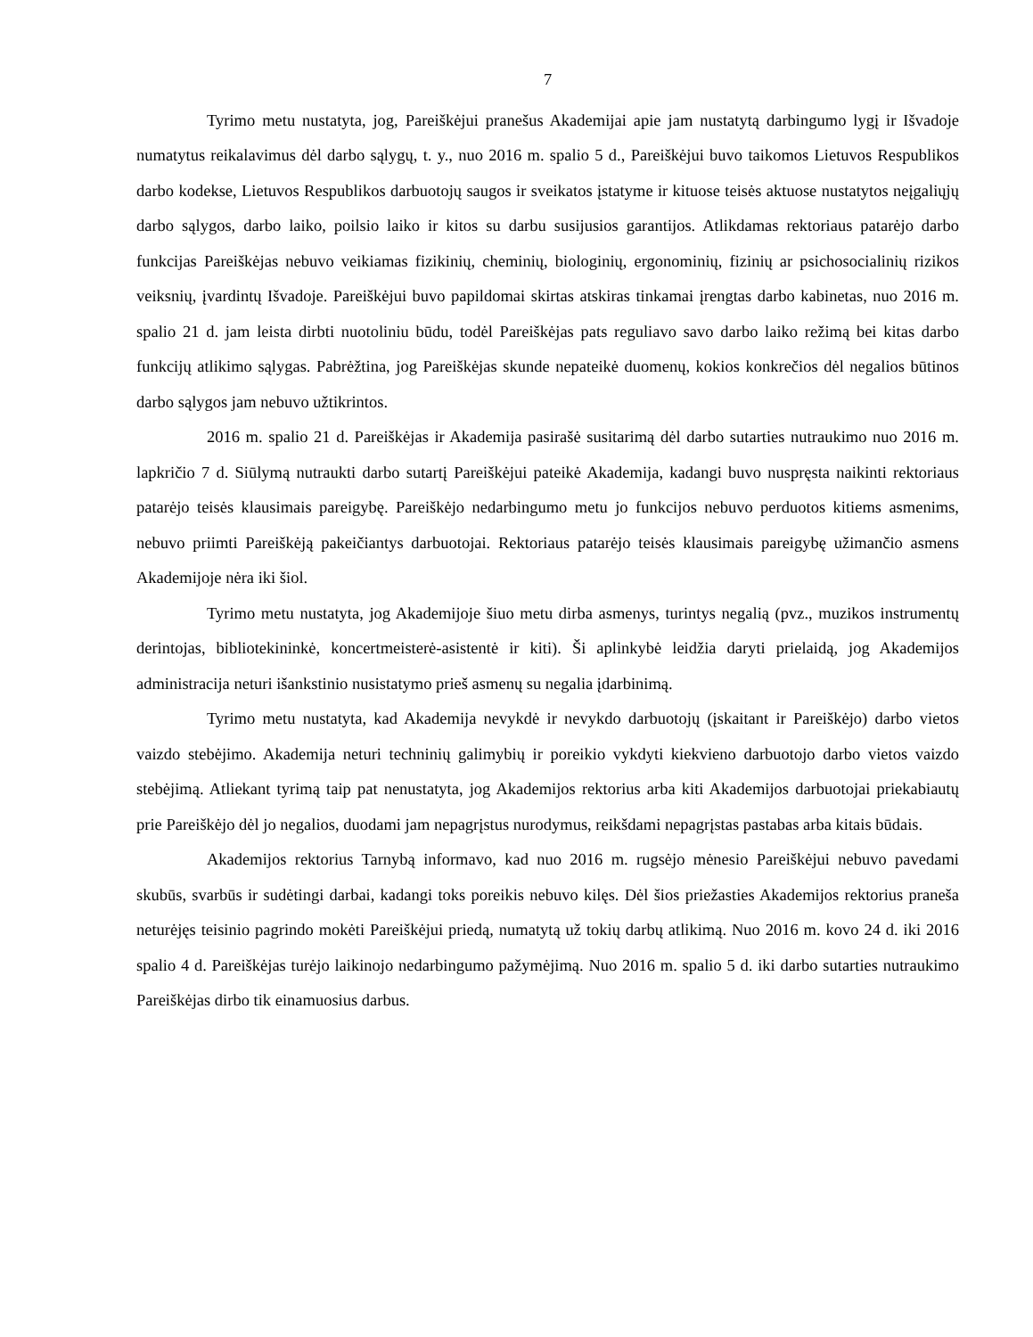7
Tyrimo metu nustatyta, jog, Pareiškėjui pranešus Akademijai apie jam nustatytą darbingumo lygį ir Išvadoje numatytus reikalavimus dėl darbo sąlygų, t. y., nuo 2016 m. spalio 5 d., Pareiškėjui buvo taikomos Lietuvos Respublikos darbo kodekse, Lietuvos Respublikos darbuotojų saugos ir sveikatos įstatyme ir kituose teisės aktuose nustatytos neįgaliųjų darbo sąlygos, darbo laiko, poilsio laiko ir kitos su darbu susijusios garantijos. Atlikdamas rektoriaus patarėjo darbo funkcijas Pareiškėjas nebuvo veikiamas fizikinių, cheminių, biologinių, ergonominių, fizinių ar psichosocialinių rizikos veiksnių, įvardintų Išvadoje. Pareiškėjui buvo papildomai skirtas atskiras tinkamai įrengtas darbo kabinetas, nuo 2016 m. spalio 21 d. jam leista dirbti nuotoliniu būdu, todėl Pareiškėjas pats reguliavo savo darbo laiko režimą bei kitas darbo funkcijų atlikimo sąlygas. Pabrėžtina, jog Pareiškėjas skunde nepateikė duomenų, kokios konkrečios dėl negalios būtinos darbo sąlygos jam nebuvo užtikrintos.
2016 m. spalio 21 d. Pareiškėjas ir Akademija pasirašė susitarimą dėl darbo sutarties nutraukimo nuo 2016 m. lapkričio 7 d. Siūlymą nutraukti darbo sutartį Pareiškėjui pateikė Akademija, kadangi buvo nuspręsta naikinti rektoriaus patarėjo teisės klausimais pareigybę. Pareiškėjo nedarbingumo metu jo funkcijos nebuvo perduotos kitiems asmenims, nebuvo priimti Pareiškėją pakeičiantys darbuotojai. Rektoriaus patarėjo teisės klausimais pareigybę užimančio asmens Akademijoje nėra iki šiol.
Tyrimo metu nustatyta, jog Akademijoje šiuo metu dirba asmenys, turintys negalią (pvz., muzikos instrumentų derintojas, bibliotekininkė, koncertmeisterė-asistentė ir kiti). Ši aplinkybė leidžia daryti prielaidą, jog Akademijos administracija neturi išankstinio nusistatymo prieš asmenų su negalia įdarbinimą.
Tyrimo metu nustatyta, kad Akademija nevykdė ir nevykdo darbuotojų (įskaitant ir Pareiškėjo) darbo vietos vaizdo stebėjimo. Akademija neturi techninių galimybių ir poreikio vykdyti kiekvieno darbuotojo darbo vietos vaizdo stebėjimą. Atliekant tyrimą taip pat nenustatyta, jog Akademijos rektorius arba kiti Akademijos darbuotojai priekabiautų prie Pareiškėjo dėl jo negalios, duodami jam nepagrįstus nurodymus, reikšdami nepagrįstas pastabas arba kitais būdais.
Akademijos rektorius Tarnybą informavo, kad nuo 2016 m. rugsėjo mėnesio Pareiškėjui nebuvo pavedami skubūs, svarbūs ir sudėtingi darbai, kadangi toks poreikis nebuvo kilęs. Dėl šios priežasties Akademijos rektorius praneša neturėjęs teisinio pagrindo mokėti Pareiškėjui priedą, numatytą už tokių darbų atlikimą. Nuo 2016 m. kovo 24 d. iki 2016 spalio 4 d. Pareiškėjas turėjo laikinojo nedarbingumo pažymėjimą. Nuo 2016 m. spalio 5 d. iki darbo sutarties nutraukimo Pareiškėjas dirbo tik einamuosius darbus.